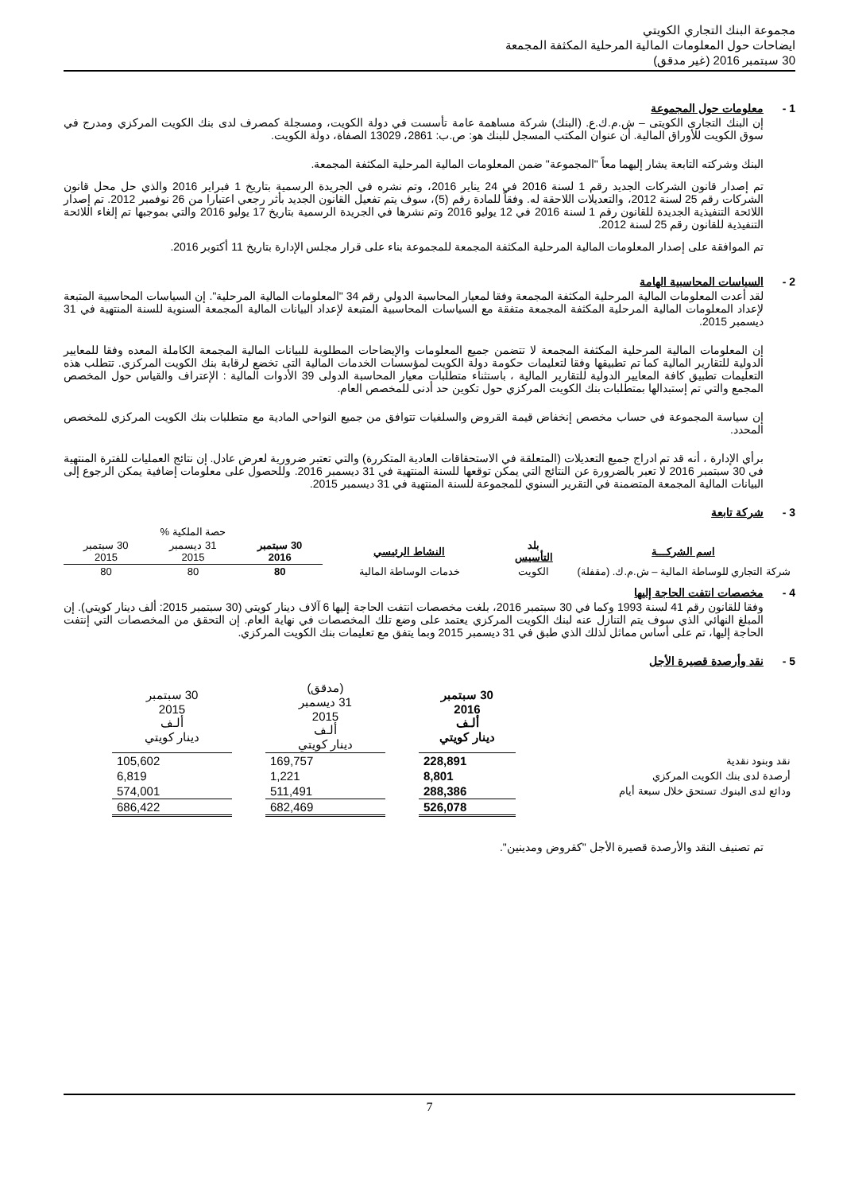مجموعة البنك التجاري الكويتي
ايضاحات حول المعلومات المالية المرحلية المكثفة المجمعة
30 سبتمبر 2016 (غير مدقق)
1 - معلومات حول المجموعة
إن البنك التجارى الكويتى – ش.م.ك.ع. (البنك) شركة مساهمة عامة تأسست في دولة الكويت، ومسجلة كمصرف لدى بنك الكويت المركزي ومدرج في سوق الكويت للأوراق المالية. أن عنوان المكتب المسجل للبنك هو: ص.ب: 2861، 13029 الصفاة، دولة الكويت.
البنك وشركته التابعة يشار إليهما معاً "المجموعة" ضمن المعلومات المالية المرحلية المكثفة المجمعة.
تم إصدار قانون الشركات الجديد رقم 1 لسنة 2016 في 24 يناير 2016، وتم نشره في الجريدة الرسمية بتاريخ 1 فبراير 2016 والذي حل محل قانون الشركات رقم 25 لسنة 2012، والتعديلات اللاحقة له. وفقاً للمادة رقم (5)، سوف يتم تفعيل القانون الجديد بأثر رجعي اعتبارا من 26 نوفمبر 2012. تم إصدار اللائحة التنفيذية الجديدة للقانون رقم 1 لسنة 2016 في 12 يوليو 2016 وتم نشرها في الجريدة الرسمية بتاريخ 17 يوليو 2016 والتي بموجبها تم إلغاء اللائحة التنفيذية للقانون رقم 25 لسنة 2012.
تم الموافقة على إصدار المعلومات المالية المرحلية المكثفة المجمعة للمجموعة بناء على قرار مجلس الإدارة بتاريخ 11 أكتوبر 2016.
2 - السياسات المحاسبية الهامة
لقد أعدت المعلومات المالية المرحلية المكثفة المجمعة وفقا لمعيار المحاسبة الدولي رقم 34 "المعلومات المالية المرحلية". إن السياسات المحاسبية المتبعة لإعداد المعلومات المالية المرحلية المكثفة المجمعة متفقة مع السياسات المحاسبية المتبعة لإعداد البيانات المالية المجمعة السنوية للسنة المنتهية في 31 ديسمبر 2015.
إن المعلومات المالية المرحلية المكثفة المجمعة لا تتضمن جميع المعلومات والإيضاحات المطلوبة للبيانات المالية المجمعة الكاملة المعده وفقا للمعايير الدولية للتقارير المالية كما تم تطبيقها وفقا لتعليمات حكومة دولة الكويت لمؤسسات الخدمات المالية التى تخضع لرقابة بنك الكويت المركزي. تتطلب هذه التعليمات تطبيق كافة المعايير الدولية للتقارير المالية ، باستثناء متطلبات معيار المحاسبة الدولى 39 الأدوات المالية : الإعتراف والقياس حول المخصص المجمع والتي تم إستبدالها بمتطلبات بنك الكويت المركزي حول تكوين حد أدنى للمخصص العام.
إن سياسة المجموعة في حساب مخصص إنخفاض قيمة القروض والسلفيات تتوافق من جميع النواحي المادية مع متطلبات بنك الكويت المركزي للمخصص المحدد.
برأي الإدارة ، أنه قد تم ادراج جميع التعديلات (المتعلقة في الاستحقاقات العادية المتكررة) والتي تعتبر ضرورية لعرض عادل. إن نتائج العمليات للفترة المنتهية في 30 سبتمبر 2016 لا تعبر بالضرورة عن النتائج التي يمكن توقعها للسنة المنتهية في 31 ديسمبر 2016. وللحصول على معلومات إضافية يمكن الرجوع إلى البيانات المالية المجمعة المتضمنة في التقرير السنوي للمجموعة للسنة المنتهية في 31 ديسمبر 2015.
3 - شركة تابعة
| | | | حصة الملكية % | | |
| اسم الشركـــة | بلد التأسيس | النشاط الرئيسي | 30 سبتمبر 2016 | 31 ديسمبر 2015 | 30 سبتمبر 2015 |
| شركة التجاري للوساطة المالية – ش.م.ك. (مقفلة) | الكويت | خدمات الوساطة المالية | 80 | 80 | 80 |
4 - مخصصات انتفت الحاجة إليها
وفقا للقانون رقم 41 لسنة 1993 وكما في 30 سبتمبر 2016، بلغت مخصصات انتفت الحاجة إليها 6 آلاف دينار كويتي (30 سبتمبر 2015: ألف دينار كويتي). إن المبلغ النهائي الذي سوف يتم التنازل عنه لبنك الكويت المركزي يعتمد على وضع تلك المخصصات في نهاية العام. إن التحقق من المخصصات التي إنتفت الحاجة إليها، تم على أساس مماثل لذلك الذي طبق في 31 ديسمبر 2015 وبما يتفق مع تعليمات بنك الكويت المركزي.
5 - نقد وأرصدة قصيرة الأجل
| | 30 سبتمبر 2016 ألـف دينار كويتي | | (مدقق) 31 ديسمبر 2015 ألـف دينار كويتي | | 30 سبتمبر 2015 ألـف دينار كويتي |
| نقد وبنود نقدية | 228,891 | | 169,757 | | 105,602 |
| أرصدة لدى بنك الكويت المركزي | 8,801 | | 1,221 | | 6,819 |
| ودائع لدى البنوك تستحق خلال سبعة أيام | 288,386 | | 511,491 | | 574,001 |
| | 526,078 | | 682,469 | | 686,422 |
تم تصنيف النقد والأرصدة قصيرة الأجل "كقروض ومدينين".
7